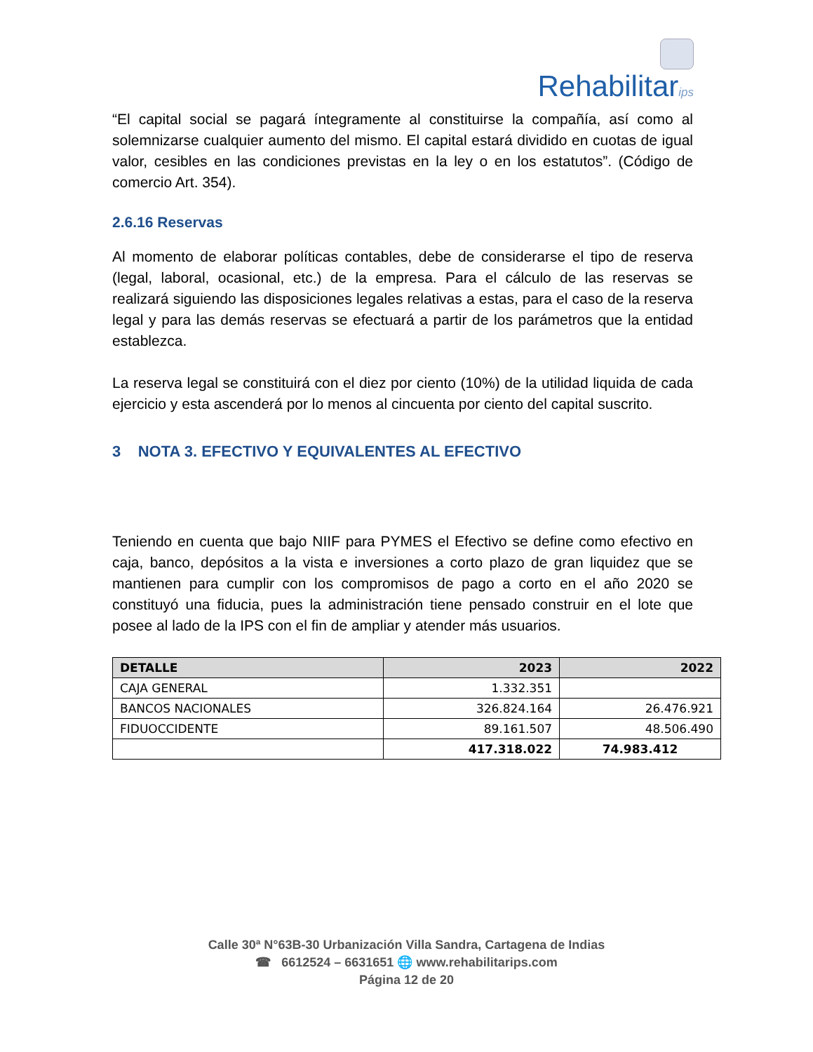Rehabilitarips
“El capital social se pagará íntegramente al constituirse la compañía, así como al solemnizarse cualquier aumento del mismo. El capital estará dividido en cuotas de igual valor, cesibles en las condiciones previstas en la ley o en los estatutos”. (Código de comercio Art. 354).
2.6.16 Reservas
Al momento de elaborar políticas contables, debe de considerarse el tipo de reserva (legal, laboral, ocasional, etc.) de la empresa. Para el cálculo de las reservas se realizará siguiendo las disposiciones legales relativas a estas, para el caso de la reserva legal y para las demás reservas se efectuará a partir de los parámetros que la entidad establezca.
La reserva legal se constituirá con el diez por ciento (10%) de la utilidad liquida de cada ejercicio y esta ascenderá por lo menos al cincuenta por ciento del capital suscrito.
3 NOTA 3. EFECTIVO Y EQUIVALENTES AL EFECTIVO
Teniendo en cuenta que bajo NIIF para PYMES el Efectivo se define como efectivo en caja, banco, depósitos a la vista e inversiones a corto plazo de gran liquidez que se mantienen para cumplir con los compromisos de pago a corto en el año 2020 se constituyó una fiducia, pues la administración tiene pensado construir en el lote que posee al lado de la IPS con el fin de ampliar y atender más usuarios.
| DETALLE | 2023 | 2022 |
| --- | --- | --- |
| CAJA GENERAL | 1.332.351 | |
| BANCOS NACIONALES | 326.824.164 | 26.476.921 |
| FIDUOCCIDENTE | 89.161.507 | 48.506.490 |
| | 417.318.022 | 74.983.412 |
Calle 30ª N°63B-30 Urbanización Villa Sandra, Cartagena de Indias
☎ 6612524 – 6631651 🌐 www.rehabilitarips.com
Página 12 de 20